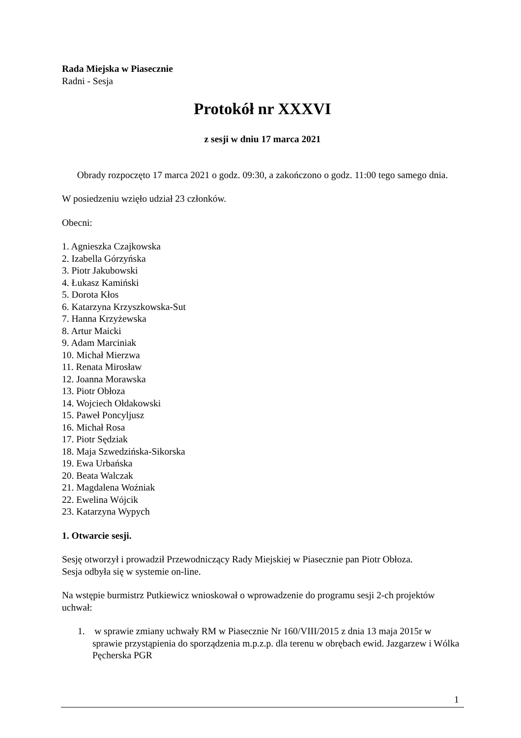Rada Miejska w Piasecznie
Radni - Sesja
Protokół nr XXXVI
z sesji w dniu 17 marca 2021
Obrady rozpoczęto 17 marca 2021 o godz. 09:30, a zakończono o godz. 11:00 tego samego dnia.
W posiedzeniu wzięło udział 23 członków.
Obecni:
1. Agnieszka Czajkowska
2. Izabella Górzyńska
3. Piotr Jakubowski
4. Łukasz Kamiński
5. Dorota Kłos
6. Katarzyna Krzyszkowska-Sut
7. Hanna Krzyżewska
8. Artur Maicki
9. Adam Marciniak
10. Michał Mierzwa
11. Renata Mirosław
12. Joanna Morawska
13. Piotr Obłoza
14. Wojciech Ołdakowski
15. Paweł Poncyljusz
16. Michał Rosa
17. Piotr Sędziak
18. Maja Szwedzińska-Sikorska
19. Ewa Urbańska
20. Beata Walczak
21. Magdalena Woźniak
22. Ewelina Wójcik
23. Katarzyna Wypych
1. Otwarcie sesji.
Sesję otworzył i prowadził Przewodniczący Rady Miejskiej w Piasecznie pan Piotr Obłoza.
Sesja odbyła się w systemie on-line.
Na wstępie burmistrz Putkiewicz wnioskował o wprowadzenie do programu sesji 2-ch projektów uchwał:
1. w sprawie zmiany uchwały RM w Piasecznie Nr 160/VIII/2015 z dnia 13 maja 2015r w sprawie przystąpienia do sporządzenia m.p.z.p. dla terenu w obrębach ewid. Jazgarzew i Wólka Pęcherska PGR
1